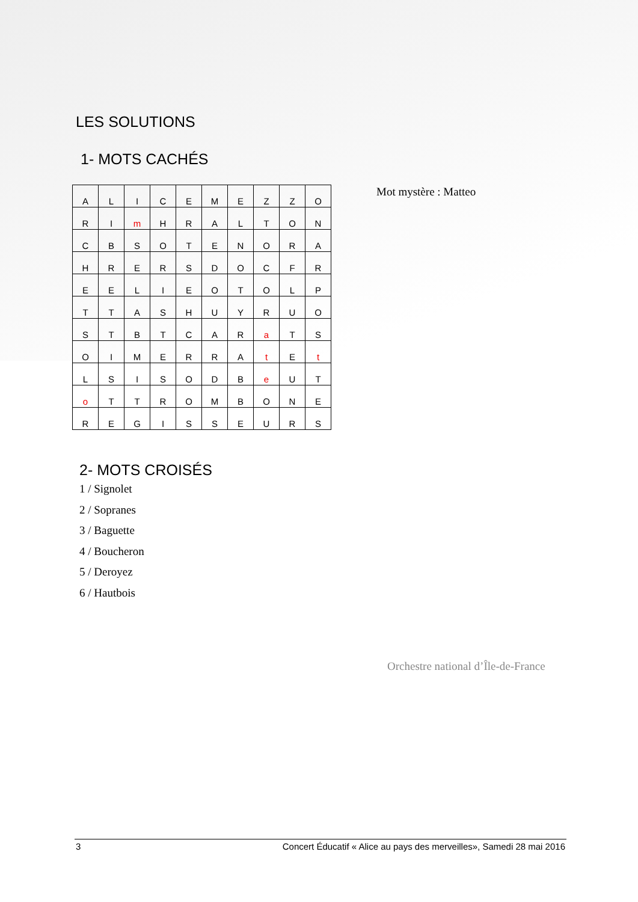LES SOLUTIONS
1- MOTS CACHÉS
| A | L | I | C | E | M | E | Z | Z | O |
| R | I | m | H | R | A | L | T | O | N |
| C | B | S | O | T | E | N | O | R | A |
| H | R | E | R | S | D | O | C | F | R |
| E | E | L | I | E | O | T | O | L | P |
| T | T | A | S | H | U | Y | R | U | O |
| S | T | B | T | C | A | R | a | T | S |
| O | I | M | E | R | R | A | t | E | t |
| L | S | I | S | O | D | B | e | U | T |
| o | T | T | R | O | M | B | O | N | E |
| R | E | G | I | S | S | E | U | R | S |
Mot mystère : Matteo
2- MOTS CROISÉS
1 / Signolet
2 / Sopranes
3 / Baguette
4 / Boucheron
5 / Deroyez
6 / Hautbois
Orchestre national d’Île-de-France
3 Concert Éducatif « Alice au pays des merveilles», Samedi 28 mai 2016